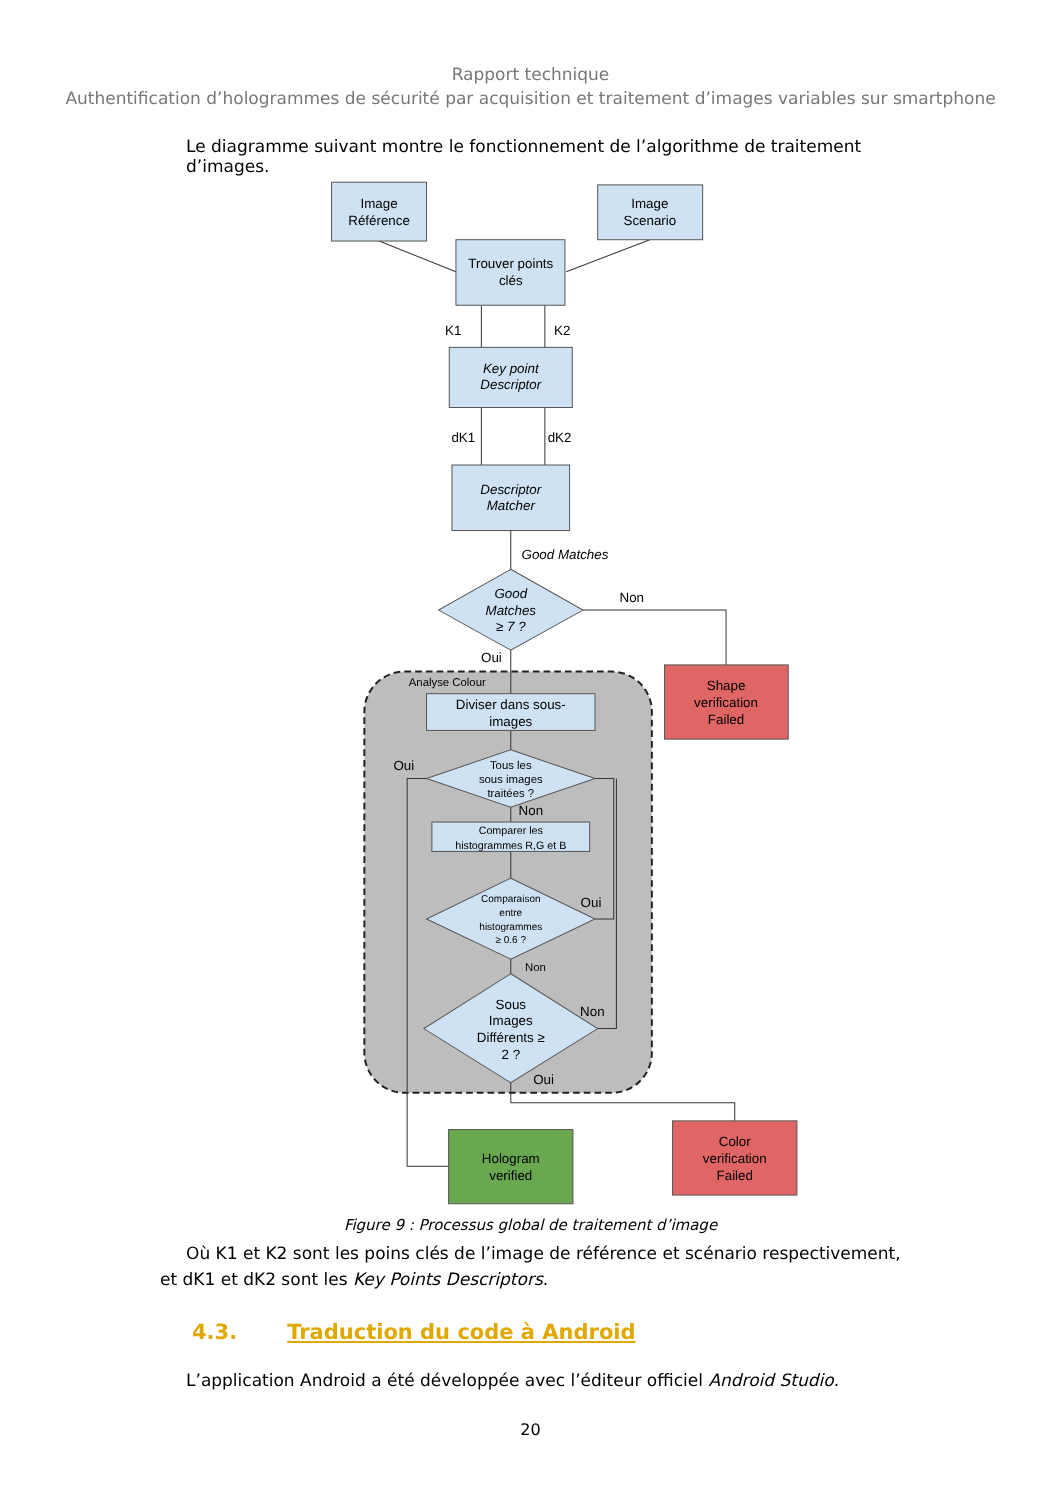Rapport technique
Authentification d’hologrammes de sécurité par acquisition et traitement d’images variables sur smartphone
Le diagramme suivant montre le fonctionnement de l’algorithme de traitement d’images.
Image
Référence
Image
Scenario
Trouver points
clés
K1
K2
Key point
Descriptor
dK1
dK2
Descriptor
Matcher
Good Matches
Good
Matches
≥ 7 ?
Non
Oui
Analyse Colour
Shape
verification
Failed
Diviser dans sous-
images
Oui
Tous les
sous images
traitées ?
Non
Comparer les
histogrammes R,G et B
Comparaison
entre
histogrammes
≥ 0.6 ?
Oui
Non
Sous
Images
Différents ≥
2 ?
Non
Oui
Hologram
verified
Color
verification
Failed
Figure 9 : Processus global de traitement d’image
Où K1 et K2 sont les poins clés de l’image de référence et scénario respectivement, et dK1 et dK2 sont les Key Points Descriptors.
4.3. Traduction du code à Android
L’application Android a été développée avec l’éditeur officiel Android Studio.
20